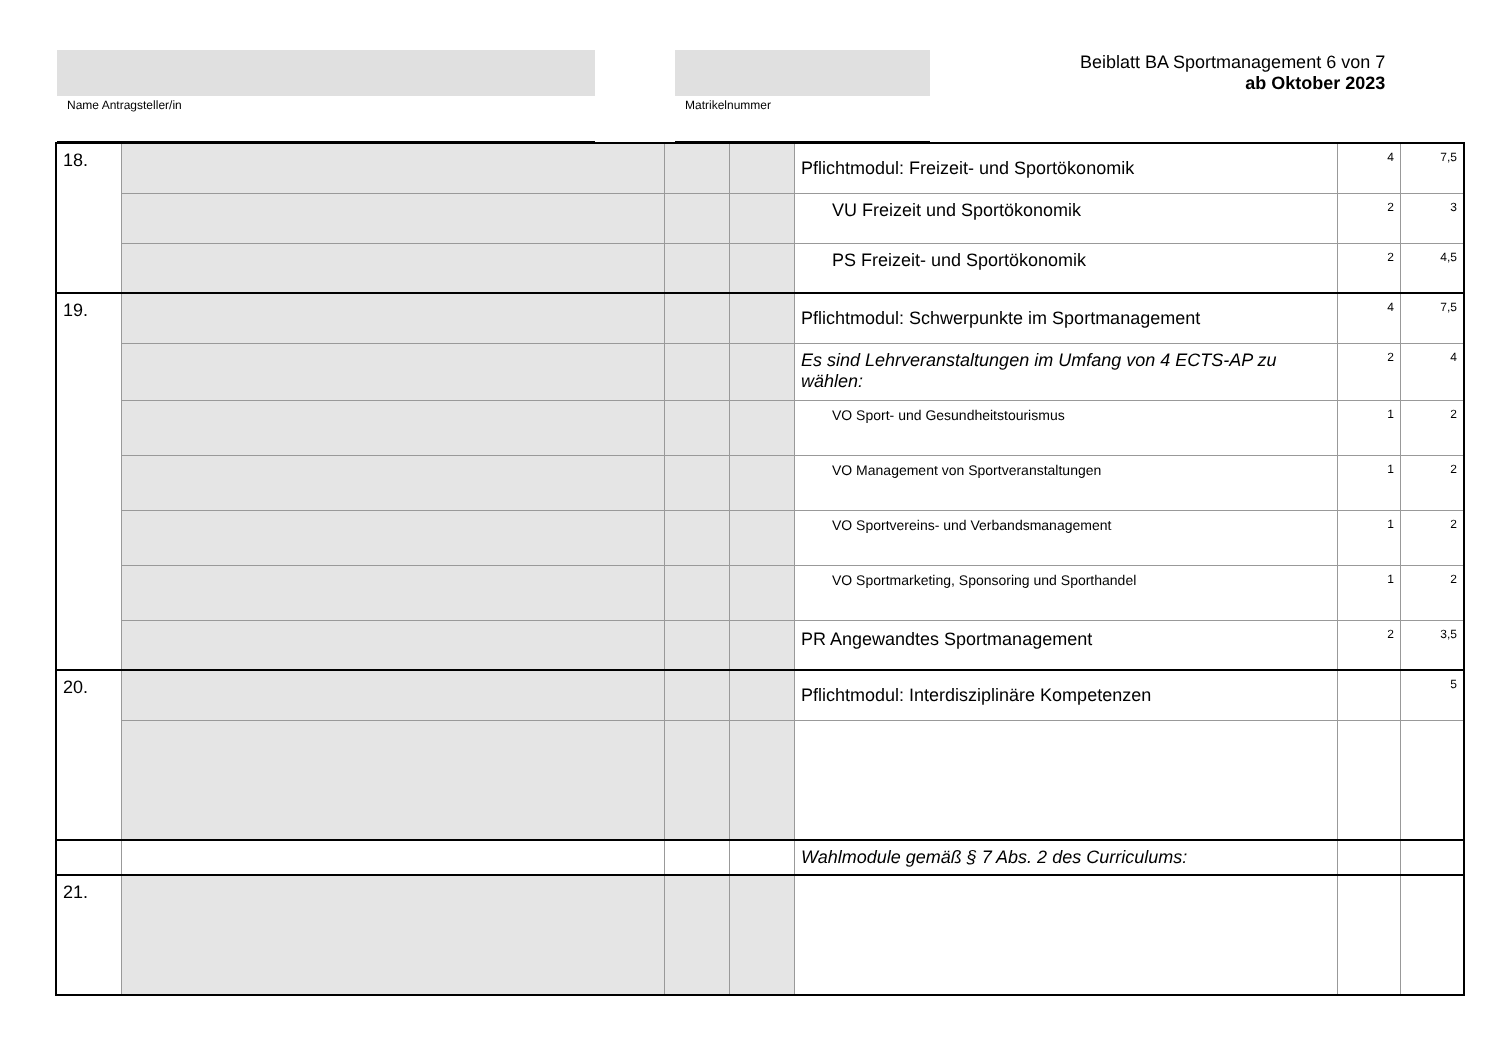Name Antragsteller/in Matrikelnummer
Beiblatt BA Sportmanagement 6 von 7
ab Oktober 2023
| 18. | | | | Pflichtmodul: Freizeit- und Sportökonomik | 4 | 7,5 |
| | | | | VU Freizeit und Sportökonomik | 2 | 3 |
| | | | | PS Freizeit- und Sportökonomik | 2 | 4,5 |
| 19. | | | | Pflichtmodul: Schwerpunkte im Sportmanagement | 4 | 7,5 |
| | | | | Es sind Lehrveranstaltungen im Umfang von 4 ECTS-AP zu wählen: | 2 | 4 |
| | | | | VO Sport- und Gesundheitstourismus | 1 | 2 |
| | | | | VO Management von Sportveranstaltungen | 1 | 2 |
| | | | | VO Sportvereins- und Verbandsmanagement | 1 | 2 |
| | | | | VO Sportmarketing, Sponsoring und Sporthandel | 1 | 2 |
| | | | | PR Angewandtes Sportmanagement | 2 | 3,5 |
| 20. | | | | Pflichtmodul: Interdisziplinäre Kompetenzen | | 5 |
| | | | | Wahlmodule gemäß § 7 Abs. 2 des Curriculums: | | |
| 21. | | | | | | |